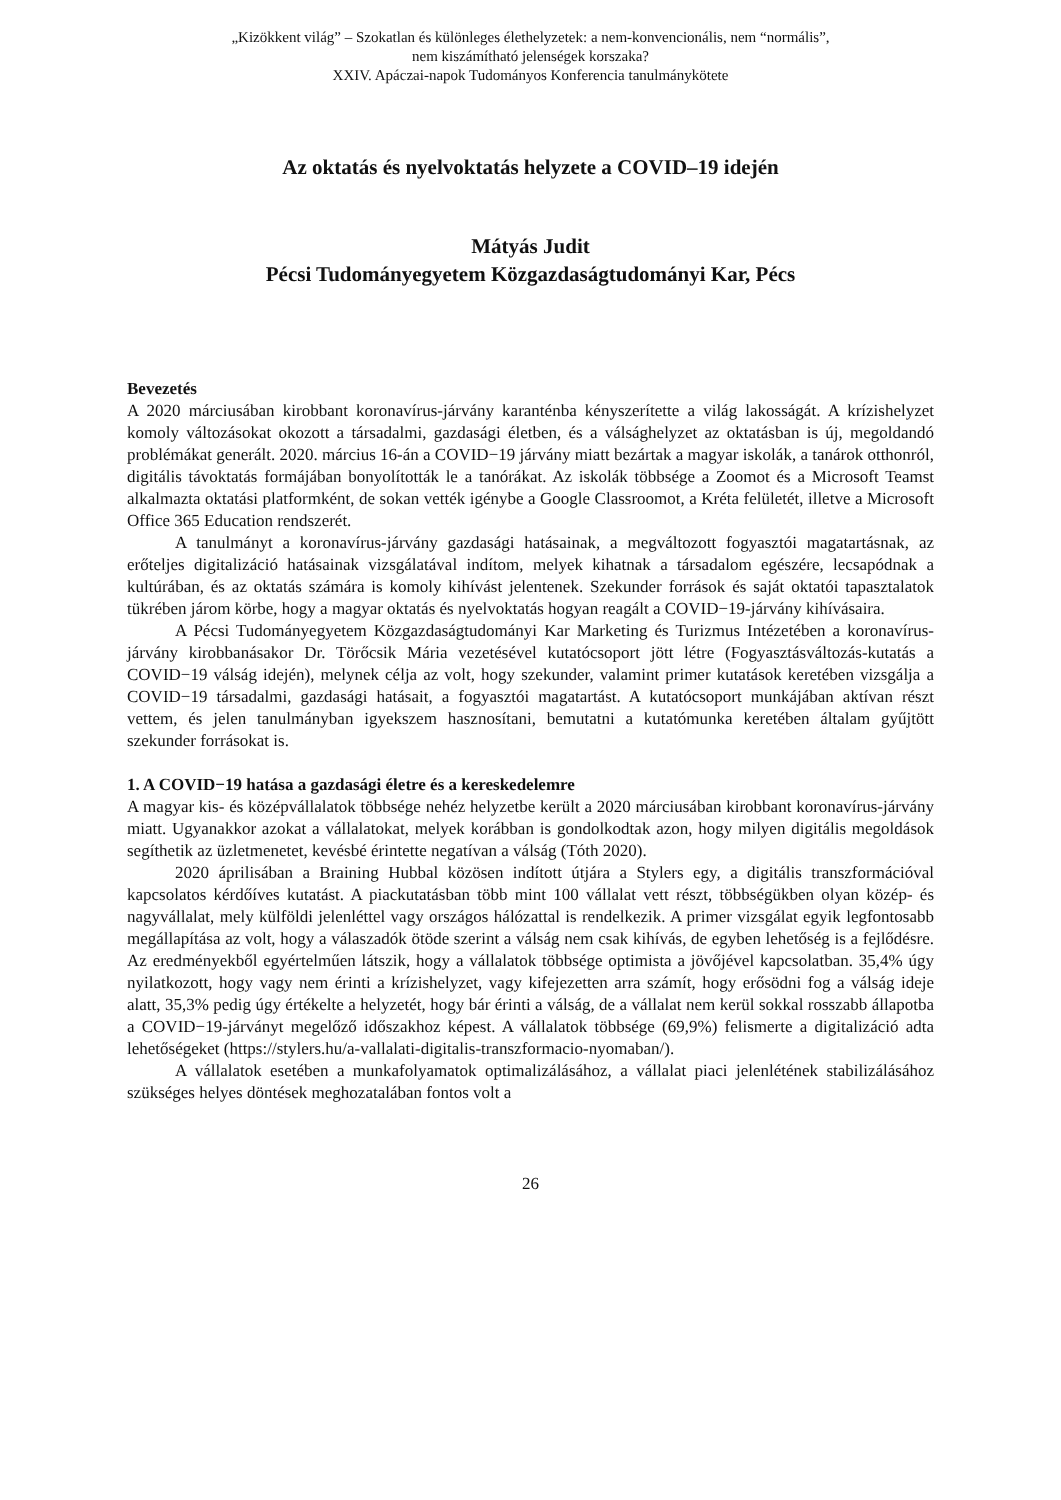„Kizökkent világ” – Szokatlan és különleges élethelyzetek: a nem-konvencionális, nem “normális”,
nem kiszámítható jelenségek korszaka?
XXIV. Apáczai-napok Tudományos Konferencia tanulmánykötete
Az oktatás és nyelvoktatás helyzete a COVID–19 idején
Mátyás Judit
Pécsi Tudományegyetem Közgazdaságtudományi Kar, Pécs
Bevezetés
A 2020 márciusában kirobbant koronavírus-járvány karanténba kényszerítette a világ lakosságát. A krízishelyzet komoly változásokat okozott a társadalmi, gazdasági életben, és a válsághelyzet az oktatásban is új, megoldandó problémákat generált. 2020. március 16-án a COVID−19 járvány miatt bezártak a magyar iskolák, a tanárok otthonról, digitális távoktatás formájában bonyolították le a tanórákat. Az iskolák többsége a Zoomot és a Microsoft Teamst alkalmazta oktatási platformként, de sokan vették igénybe a Google Classroomot, a Kréta felületét, illetve a Microsoft Office 365 Education rendszerét.
A tanulmányt a koronavírus-járvány gazdasági hatásainak, a megváltozott fogyasztói magatartásnak, az erőteljes digitalizáció hatásainak vizsgálatával indítom, melyek kihatnak a társadalom egészére, lecsapódnak a kultúrában, és az oktatás számára is komoly kihívást jelentenek. Szekunder források és saját oktatói tapasztalatok tükrében járom körbe, hogy a magyar oktatás és nyelvoktatás hogyan reagált a COVID−19-járvány kihívásaira.
A Pécsi Tudományegyetem Közgazdaságtudományi Kar Marketing és Turizmus Intézetében a koronavírus-járvány kirobbanásakor Dr. Törőcsik Mária vezetésével kutatócsoport jött létre (Fogyasztásváltozás-kutatás a COVID−19 válság idején), melynek célja az volt, hogy szekunder, valamint primer kutatások keretében vizsgálja a COVID−19 társadalmi, gazdasági hatásait, a fogyasztói magatartást. A kutatócsoport munkájában aktívan részt vettem, és jelen tanulmányban igyekszem hasznosítani, bemutatni a kutatómunka keretében általam gyűjtött szekunder forrásokat is.
1. A COVID−19 hatása a gazdasági életre és a kereskedelemre
A magyar kis- és középvállalatok többsége nehéz helyzetbe került a 2020 márciusában kirobbant koronavírus-járvány miatt. Ugyanakkor azokat a vállalatokat, melyek korábban is gondolkodtak azon, hogy milyen digitális megoldások segíthetik az üzletmenetet, kevésbé érintette negatívan a válság (Tóth 2020).
2020 áprilisában a Braining Hubbal közösen indított útjára a Stylers egy, a digitális transzformációval kapcsolatos kérdőíves kutatást. A piackutatásban több mint 100 vállalat vett részt, többségükben olyan közép- és nagyvállalat, mely külföldi jelenléttel vagy országos hálózattal is rendelkezik. A primer vizsgálat egyik legfontosabb megállapítása az volt, hogy a válaszadók ötöde szerint a válság nem csak kihívás, de egyben lehetőség is a fejlődésre. Az eredményekből egyértelműen látszik, hogy a vállalatok többsége optimista a jövőjével kapcsolatban. 35,4% úgy nyilatkozott, hogy vagy nem érinti a krízishelyzet, vagy kifejezetten arra számít, hogy erősödni fog a válság ideje alatt, 35,3% pedig úgy értékelte a helyzetét, hogy bár érinti a válság, de a vállalat nem kerül sokkal rosszabb állapotba a COVID−19-járványt megelőző időszakhoz képest. A vállalatok többsége (69,9%) felismerte a digitalizáció adta lehetőségeket (https://stylers.hu/a-vallalati-digitalis-transzformacio-nyomaban/).
A vállalatok esetében a munkafolyamatok optimalizálásához, a vállalat piaci jelenlétének stabilizálásához szükséges helyes döntések meghozatalában fontos volt a
26